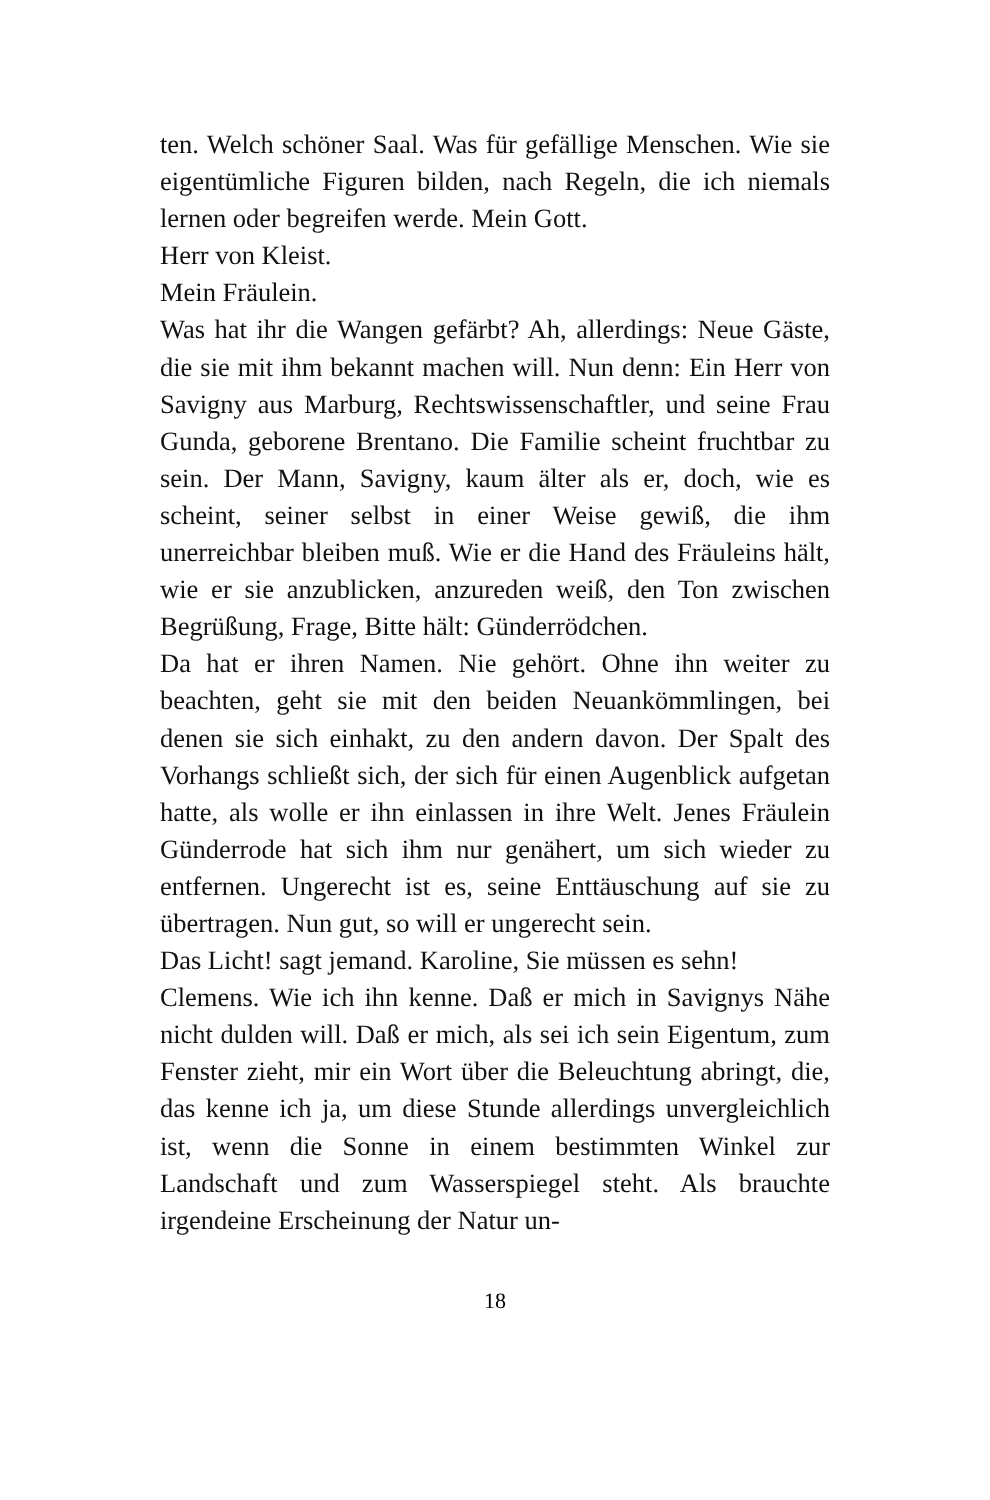ten. Welch schöner Saal. Was für gefällige Menschen. Wie sie eigentümliche Figuren bilden, nach Regeln, die ich niemals lernen oder begreifen werde. Mein Gott.
Herr von Kleist.
Mein Fräulein.
Was hat ihr die Wangen gefärbt? Ah, allerdings: Neue Gäste, die sie mit ihm bekannt machen will. Nun denn: Ein Herr von Savigny aus Marburg, Rechtswissenschaftler, und seine Frau Gunda, geborene Brentano. Die Familie scheint fruchtbar zu sein. Der Mann, Savigny, kaum älter als er, doch, wie es scheint, seiner selbst in einer Weise gewiß, die ihm unerreichbar bleiben muß. Wie er die Hand des Fräuleins hält, wie er sie anzublicken, anzureden weiß, den Ton zwischen Begrüßung, Frage, Bitte hält: Günderrödchen.
Da hat er ihren Namen. Nie gehört. Ohne ihn weiter zu beachten, geht sie mit den beiden Neuankömmlingen, bei denen sie sich einhakt, zu den andern davon. Der Spalt des Vorhangs schließt sich, der sich für einen Augenblick aufgetan hatte, als wolle er ihn einlassen in ihre Welt. Jenes Fräulein Günderrode hat sich ihm nur genähert, um sich wieder zu entfernen. Ungerecht ist es, seine Enttäuschung auf sie zu übertragen. Nun gut, so will er ungerecht sein.
Das Licht! sagt jemand. Karoline, Sie müssen es sehn!
Clemens. Wie ich ihn kenne. Daß er mich in Savignys Nähe nicht dulden will. Daß er mich, als sei ich sein Eigentum, zum Fenster zieht, mir ein Wort über die Beleuchtung abringt, die, das kenne ich ja, um diese Stunde allerdings unvergleichlich ist, wenn die Sonne in einem bestimmten Winkel zur Landschaft und zum Wasserspiegel steht. Als brauchte irgendeine Erscheinung der Natur un-
18